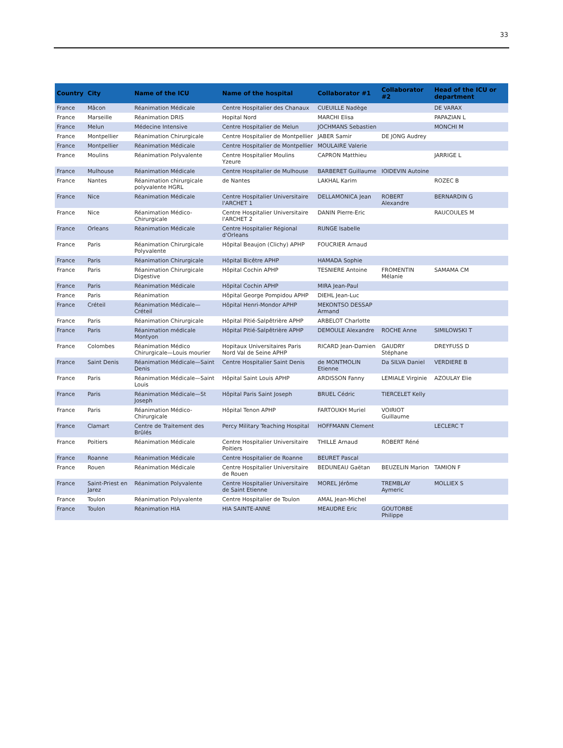33
| Country | City | Name of the ICU | Name of the hospital | Collaborator #1 | Collaborator #2 | Head of the ICU or department |
| --- | --- | --- | --- | --- | --- | --- |
| France | Mâcon | Réanimation Médicale | Centre Hospitalier des Chanaux | CUEUILLE Nadège | | DE VARAX |
| France | Marseille | Réanimation DRIS | Hopital Nord | MARCHI Elisa | | PAPAZIAN L |
| France | Melun | Médecine Intensive | Centre Hospitalier de Melun | JOCHMANS Sebastien | | MONCHI M |
| France | Montpellier | Réanimation Chirurgicale | Centre Hospitalier de Montpellier | JABER Samir | DE JONG Audrey | |
| France | Montpellier | Réanimation Médicale | Centre Hospitalier de Montpellier | MOULAIRE Valerie | | |
| France | Moulins | Réanimation Polyvalente | Centre Hospitalier Moulins Yzeure | CAPRON Matthieu | | JARRIGE L |
| France | Mulhouse | Réanimation Médicale | Centre Hospitalier de Mulhouse | BARBERET Guillaume | IOIDEVIN Autoine | |
| France | Nantes | Réanimation chirurgicale polyvalente HGRL | de Nantes | LAKHAL Karim | | ROZEC B |
| France | Nice | Réanimation Médicale | Centre Hospitalier Universitaire l'ARCHET 1 | DELLAMONICA Jean | ROBERT Alexandre | BERNARDIN G |
| France | Nice | Réanimation Médico-Chirurgicale | Centre Hospitalier Universitaire l'ARCHET 2 | DANIN Pierre-Eric | | RAUCOULES M |
| France | Orleans | Réanimation Médicale | Centre Hospitalier Régional d'Orleans | RUNGE Isabelle | | |
| France | Paris | Réanimation Chirurgicale Polyvalente | Hôpital Beaujon (Clichy) APHP | FOUCRIER Arnaud | | |
| France | Paris | Réanimation Chirurgicale | Hôpital Bicêtre APHP | HAMADA Sophie | | |
| France | Paris | Réanimation Chirurgicale Digestive | Hôpital Cochin APHP | TESNIERE Antoine | FROMENTIN Mélanie | SAMAMA CM |
| France | Paris | Réanimation Médicale | Hôpital Cochin APHP | MIRA Jean-Paul | | |
| France | Paris | Réanimation | Hôpital George Pompidou APHP | DIEHL Jean-Luc | | |
| France | Créteil | Réanimation Médicale—Créteil | Hôpital Henri-Mondor APHP | MEKONTSO DESSAP Armand | | |
| France | Paris | Réanimation Chirurgicale | Hôpital Pitié-Salpêtrière APHP | ARBELOT Charlotte | | |
| France | Paris | Réanimation médicale Montyon | Hôpital Pitié-Salpêtrière APHP | DEMOULE Alexandre | ROCHE Anne | SIMILOWSKI T |
| France | Colombes | Réanimation Médico Chirurgicale—Louis mourier | Hopitaux Universitaires Paris Nord Val de Seine APHP | RICARD Jean-Damien | GAUDRY Stéphane | DREYFUSS D |
| France | Saint Denis | Réanimation Médicale—Saint Denis | Centre Hospitalier Saint Denis | de MONTMOLIN Etienne | Da SILVA Daniel | VERDIERE B |
| France | Paris | Réanimation Médicale—Saint Louis | Hôpital Saint Louis APHP | ARDISSON Fanny | LEMIALE Virginie | AZOULAY Elie |
| France | Paris | Réanimation Médicale—St Joseph | Hôpital Paris Saint Joseph | BRUEL Cédric | TIERCELET Kelly | |
| France | Paris | Réanimation Médico-Chirurgicale | Hôpital Tenon APHP | FARTOUKH Muriel | VOIRIOT Guillaume | |
| France | Clamart | Centre de Traitement des Brûlés | Percy Military Teaching Hospital | HOFFMANN Clement | | LECLERC T |
| France | Poitiers | Réanimation Médicale | Centre Hospitalier Universitaire Poitiers | THILLE Arnaud | ROBERT Réné | |
| France | Roanne | Réanimation Médicale | Centre Hospitalier de Roanne | BEURET Pascal | | |
| France | Rouen | Réanimation Médicale | Centre Hospitalier Universitaire de Rouen | BEDUNEAU Gaëtan | BEUZELIN Marion | TAMION F |
| France | Saint-Priest en Jarez | Réanimation Polyvalente | Centre Hospitalier Universitaire de Saint Etienne | MOREL Jérôme | TREMBLAY Aymeric | MOLLIEX S |
| France | Toulon | Réanimation Polyvalente | Centre Hospitalier de Toulon | AMAL Jean-Michel | | |
| France | Toulon | Réanimation HIA | HIA SAINTE-ANNE | MEAUDRE Eric | GOUTORBE Philippe | |